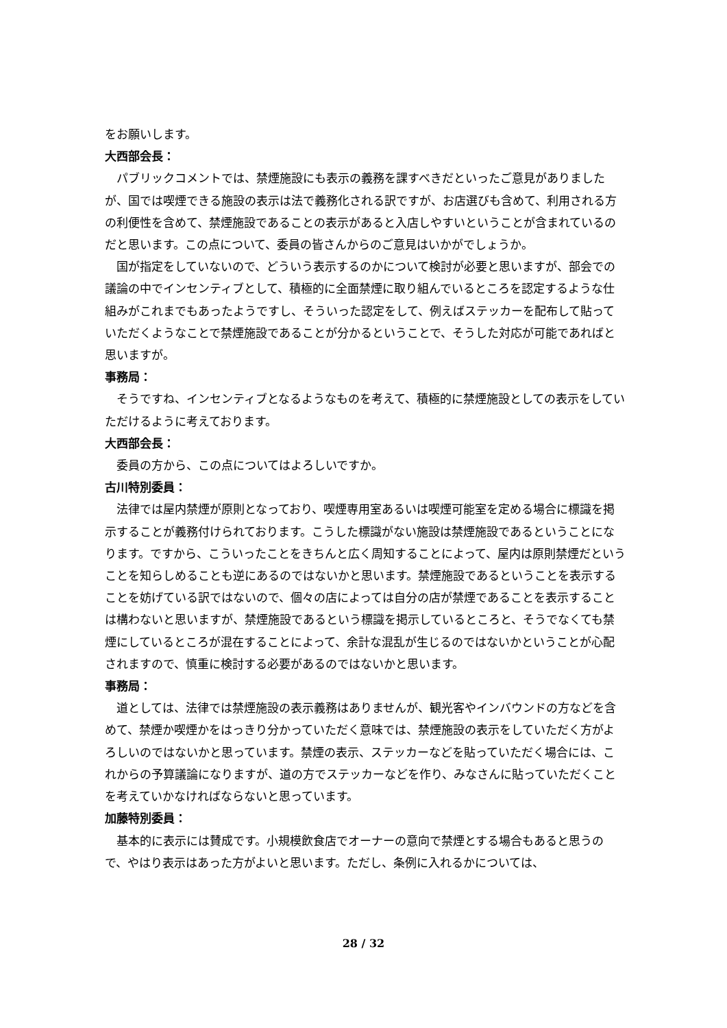をお願いします。
大西部会長：
パブリックコメントでは、禁煙施設にも表示の義務を課すべきだといったご意見がありましたが、国では喫煙できる施設の表示は法で義務化される訳ですが、お店選びも含めて、利用される方の利便性を含めて、禁煙施設であることの表示があると入店しやすいということが含まれているのだと思います。この点について、委員の皆さんからのご意見はいかがでしょうか。
国が指定をしていないので、どういう表示するのかについて検討が必要と思いますが、部会での議論の中でインセンティブとして、積極的に全面禁煙に取り組んでいるところを認定するような仕組みがこれまでもあったようですし、そういった認定をして、例えばステッカーを配布して貼っていただくようなことで禁煙施設であることが分かるということで、そうした対応が可能であればと思いますが。
事務局：
そうですね、インセンティブとなるようなものを考えて、積極的に禁煙施設としての表示をしていただけるように考えております。
大西部会長：
委員の方から、この点についてはよろしいですか。
古川特別委員：
法律では屋内禁煙が原則となっており、喫煙専用室あるいは喫煙可能室を定める場合に標識を掲示することが義務付けられております。こうした標識がない施設は禁煙施設であるということになります。ですから、こういったことをきちんと広く周知することによって、屋内は原則禁煙だということを知らしめることも逆にあるのではないかと思います。禁煙施設であるということを表示することを妨げている訳ではないので、個々の店によっては自分の店が禁煙であることを表示することは構わないと思いますが、禁煙施設であるという標識を掲示しているところと、そうでなくても禁煙にしているところが混在することによって、余計な混乱が生じるのではないかということが心配されますので、慎重に検討する必要があるのではないかと思います。
事務局：
道としては、法律では禁煙施設の表示義務はありませんが、観光客やインバウンドの方などを含めて、禁煙か喫煙かをはっきり分かっていただく意味では、禁煙施設の表示をしていただく方がよろしいのではないかと思っています。禁煙の表示、ステッカーなどを貼っていただく場合には、これからの予算議論になりますが、道の方でステッカーなどを作り、みなさんに貼っていただくことを考えていかなければならないと思っています。
加藤特別委員：
基本的に表示には賛成です。小規模飲食店でオーナーの意向で禁煙とする場合もあると思うので、やはり表示はあった方がよいと思います。ただし、条例に入れるかについては、
28 / 32